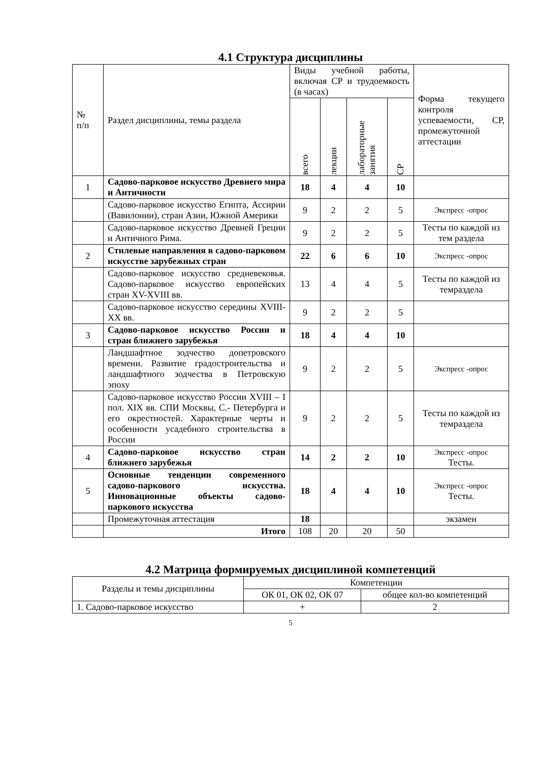4.1 Структура дисциплины
| № п/п | Раздел дисциплины, темы раздела | Виды учебной работы, включая СР и трудоемкость (в часах) | | | | Форма текущего контроля успеваемости, СР, промежуточной аттестации |
| | | всего | лекции | лабораторные занятия | СР | |
| 1 | Садово-парковое искусство Древнего мира и Античности | 18 | 4 | 4 | 10 | |
| | Садово-парковое искусство Египта, Ассирии (Вавилонии), стран Азии, Южной Америки | 9 | 2 | 2 | 5 | Экспресс -опрос |
| | Садово-парковое искусство Древней Греции и Античного Рима. | 9 | 2 | 2 | 5 | Тесты по каждой из тем раздела |
| 2 | Стилевые направления в садово-парковом искусстве зарубежных стран | 22 | 6 | 6 | 10 | Экспресс -опрос |
| | Садово-парковое искусство средневековья. Садово-парковое искусство европейских стран XV-XVIII вв. | 13 | 4 | 4 | 5 | Тесты по каждой из темраздела |
| | Садово-парковое искусство середины XVIII-XX вв. | 9 | 2 | 2 | 5 | |
| 3 | Садово-парковое искусство России и стран ближнего зарубежья | 18 | 4 | 4 | 10 | |
| | Ландшафтное зодчество допетровского времени. Развитие градостроительства и ландшафтного зодчества в Петровскую эпоху | 9 | 2 | 2 | 5 | Экспресс -опрос |
| | Садово-парковое искусство России XVIII – I пол. XIX вв. СПИ Москвы, С.- Петербурга и его окрестностей. Характерные черты и особенности усадебного строительства в России | 9 | 2 | 2 | 5 | Тесты по каждой из темраздела |
| 4 | Садово-парковое искусство стран ближнего зарубежья | 14 | 2 | 2 | 10 | Экспресс -опрос Тесты. |
| 5 | Основные тенденции современного садово-паркового искусства. Инновационные объекты садово-паркового искусства | 18 | 4 | 4 | 10 | Экспресс -опрос Тесты. |
| | Промежуточная аттестация | 18 | | | | экзамен |
| | Итого | 108 | 20 | 20 | 50 | |
4.2 Матрица формируемых дисциплиной компетенций
| Разделы и темы дисциплины | Компетенции | |
| | ОК 01, ОК 02, ОК 07 | общее кол-во компетенций |
| 1. Садово-парковое искусство | + | 2 |
5